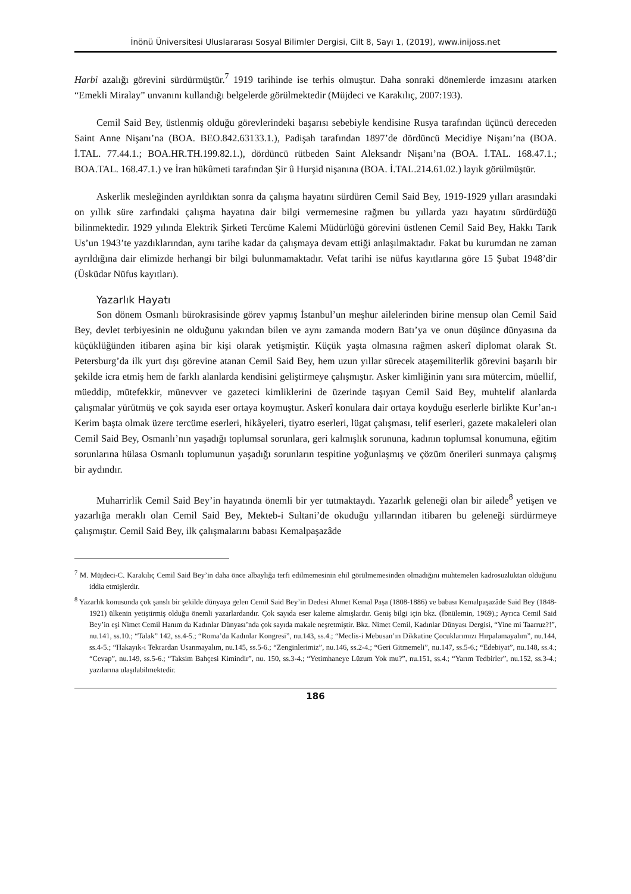İnönü Üniversitesi Uluslararası Sosyal Bilimler Dergisi, Cilt 8, Sayı 1, (2019), www.inijoss.net
Harbi azalığı görevini sürdürmüştür.<sup>7</sup> 1919 tarihinde ise terhis olmuştur. Daha sonraki dönemlerde imzasını atarken “Emekli Miralay” unvanını kullandığı belgelerde görülmektedir (Müjdeci ve Karakılıç, 2007:193).
Cemil Said Bey, üstlenmiş olduğu görevlerindeki başarısı sebebiyle kendisine Rusya tarafından üçüncü dereceden Saint Anne Nişanı’na (BOA. BEO.842.63133.1.), Padişah tarafından 1897’de dördüncü Mecidiye Nişanı’na (BOA. İ.TAL. 77.44.1.; BOA.HR.TH.199.82.1.), dördüncü rütbeden Saint Aleksandr Nişanı’na (BOA. İ.TAL. 168.47.1.; BOA.TAL. 168.47.1.) ve İran hükûmeti tarafından Şir û Hurşid nişanına (BOA. İ.TAL.214.61.02.) layık görülmüştür.
Askerlik mesleğinden ayrıldıktan sonra da çalışma hayatını sürdüren Cemil Said Bey, 1919-1929 yılları arasındaki on yıllık süre zarfındaki çalışma hayatına dair bilgi vermemesine rağmen bu yıllarda yazı hayatını sürdürdüğü bilinmektedir. 1929 yılında Elektrik Şirketi Tercüme Kalemi Müdürlüğü görevini üstlenen Cemil Said Bey, Hakkı Tarık Us’un 1943’te yazdıklarından, aynı tarihe kadar da çalışmaya devam ettiği anlaşılmaktadır. Fakat bu kurumdan ne zaman ayrıldığına dair elimizde herhangi bir bilgi bulunmamaktadır. Vefat tarihi ise nüfus kayıtlarına göre 15 Şubat 1948’dir (Üsküdar Nüfus kayıtları).
Yazarlık Hayatı
Son dönem Osmanlı bürokrasisinde görev yapmış İstanbul’un meşhur ailelerinden birine mensup olan Cemil Said Bey, devlet terbiyesinin ne olduğunu yakından bilen ve aynı zamanda modern Batı’ya ve onun düşünce dünyasına da küçüklüğünden itibaren aşina bir kişi olarak yetişmiştir. Küçük yaşta olmasına rağmen askerî diplomat olarak St. Petersburg’da ilk yurt dışı görevine atanan Cemil Said Bey, hem uzun yıllar sürecek ataşemiliterlik görevini başarılı bir şekilde icra etmiş hem de farklı alanlarda kendisini geliştirmeye çalışmıştır. Asker kimliğinin yanı sıra mütercim, müellif, müeddip, mütefekkir, münevver ve gazeteci kimliklerini de üzerinde taşıyan Cemil Said Bey, muhtelif alanlarda çalışmalar yürütmüş ve çok sayıda eser ortaya koymuştur. Askerî konulara dair ortaya koyduğu eserlerle birlikte Kur’an-ı Kerim başta olmak üzere tercüme eserleri, hikâyeleri, tiyatro eserleri, lügat çalışması, telif eserleri, gazete makaleleri olan Cemil Said Bey, Osmanlı’nın yaşadığı toplumsal sorunlara, geri kalmışlık sorununa, kadının toplumsal konumuna, eğitim sorunlarına hülasa Osmanlı toplumunun yaşadığı sorunların tespitine yoğunlaşmış ve çözüm önerileri sunmaya çalışmış bir aydındır.
Muharrirlik Cemil Said Bey’in hayatında önemli bir yer tutmaktaydı. Yazarlık geleneği olan bir ailede<sup>8</sup> yetişen ve yazarlığa meraklı olan Cemil Said Bey, Mekteb-i Sultani’de okuduğu yıllarından itibaren bu geleneği sürdürmeye çalışmıştır. Cemil Said Bey, ilk çalışmalarını babası Kemalpaşazâde
<sup>7</sup> M. Müjdeci-C. Karakılıç Cemil Said Bey’in daha önce albaylığa terfi edilmemesinin ehil görülmemesinden olmadığını muhtemelen kadrosuzluktan olduğunu iddia etmişlerdir.
<sup>8</sup> Yazarlık konusunda çok şanslı bir şekilde dünyaya gelen Cemil Said Bey’in Dedesi Ahmet Kemal Paşa (1808-1886) ve babası Kemalpaşazâde Said Bey (1848-1921) ülkenin yetiştirmiş olduğu önemli yazarlardandır. Çok sayıda eser kaleme almışlardır. Geniş bilgi için bkz. (İbnülemin, 1969).; Ayrıca Cemil Said Bey’in eşi Nimet Cemil Hanım da Kadınlar Dünyası’nda çok sayıda makale neşretmiştir. Bkz. Nimet Cemil, Kadınlar Dünyası Dergisi, “Yine mi Taarruz?!”, nu.141, ss.10.; “Talak” 142, ss.4-5.; “Roma’da Kadınlar Kongresi”, nu.143, ss.4.; “Meclis-i Mebusan’ın Dikkatine Çocuklarımızı Hırpalamayalım”, nu.144, ss.4-5.; “Hakayık-ı Tekrardan Usanmayalım, nu.145, ss.5-6.; “Zenginlerimiz”, nu.146, ss.2-4.; “Geri Gitmemeli”, nu.147, ss.5-6.; “Edebiyat”, nu.148, ss.4.; “Cevap”, nu.149, ss.5-6.; “Taksim Bahçesi Kimindir”, nu. 150, ss.3-4.; “Yetimhaneye Lüzum Yok mu?”, nu.151, ss.4.; “Yarım Tedbirler”, nu.152, ss.3-4.; yazılarına ulaşılabilmektedir.
186